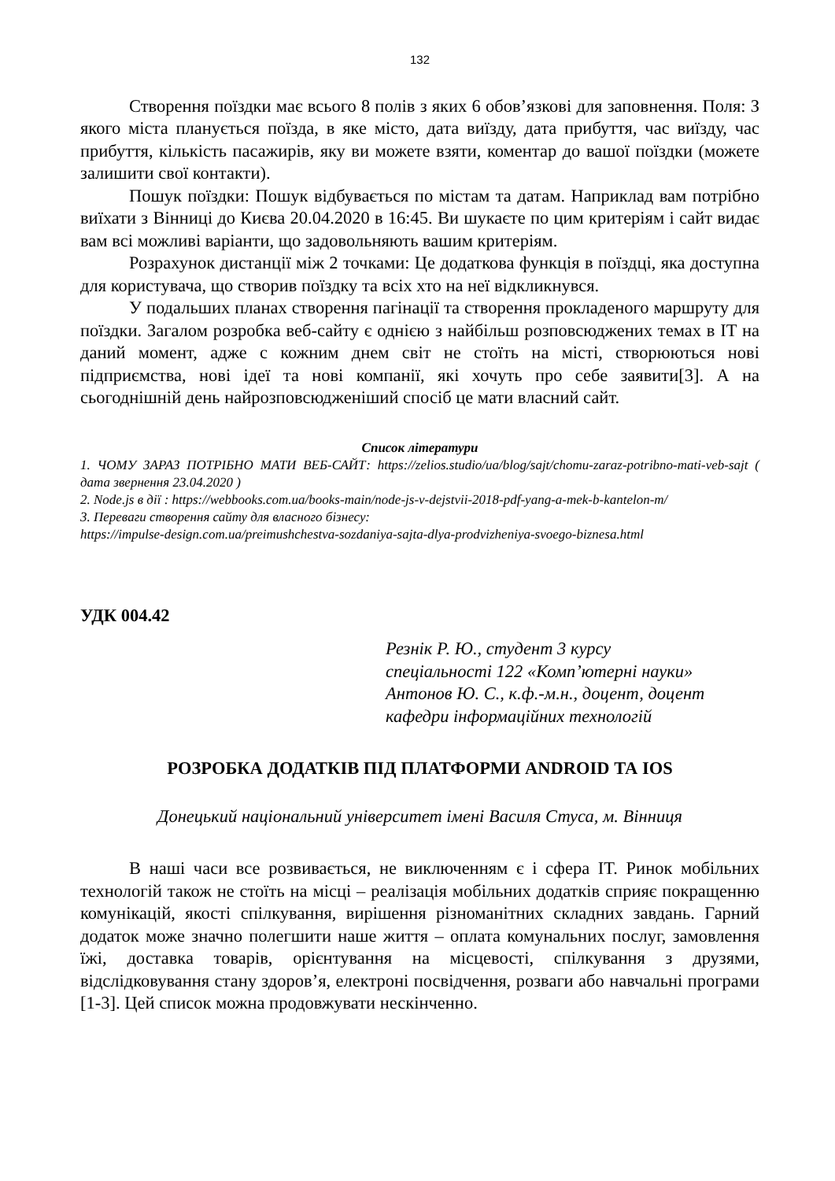132
Створення поїздки має всього 8 полів з яких 6 обов’язкові для заповнення. Поля: З якого міста планується поїзда, в яке місто, дата виїзду, дата прибуття, час виїзду, час прибуття, кількість пасажирів, яку ви можете взяти, коментар до вашої поїздки (можете залишити свої контакти).
Пошук поїздки: Пошук відбувається по містам та датам. Наприклад вам потрібно виїхати з Вінниці до Києва 20.04.2020 в 16:45. Ви шукаєте по цим критеріям і сайт видає вам всі можливі варіанти, що задовольняють вашим критеріям.
Розрахунок дистанції між 2 точками: Це додаткова функція в поїздці, яка доступна для користувача, що створив поїздку та всіх хто на неї відкликнувся.
У подальших планах створення пагінації та створення прокладеного маршруту для поїздки. Загалом розробка веб-сайту є однією з найбільш розповсюджених темах в IT на даний момент, адже с кожним днем світ не стоїть на місті, створюються нові підприємства, нові ідеї та нові компанії, які хочуть про себе заявити[3]. А на сьогоднішній день найрозповсюдженіший спосіб це мати власний сайт.
Список літератури
1. ЧОМУ ЗАРАЗ ПОТРІБНО МАТИ ВЕБ-САЙТ: https://zelios.studio/ua/blog/sajt/chomu-zaraz-potribno-mati-veb-sajt ( дата звернення 23.04.2020 )
2. Node.js в дії : https://webbooks.com.ua/books-main/node-js-v-dejstvii-2018-pdf-yang-a-mek-b-kantelon-m/
3. Переваги створення сайту для власного бізнесу:
https://impulse-design.com.ua/preimushchestva-sozdaniya-sajta-dlya-prodvizheniya-svoego-biznesa.html
УДК 004.42
Резнік Р. Ю., студент 3 курсу
спеціальності 122 «Комп’ютерні науки»
Антонов Ю. С., к.ф.-м.н., доцент, доцент
кафедри інформаційних технологій
РОЗРОБКА ДОДАТКІВ ПІД ПЛАТФОРМИ ANDROID ТА IOS
Донецький національний університет імені Василя Стуса, м. Вінниця
В наші часи все розвивається, не виключенням є і сфера IT. Ринок мобільних технологій також не стоїть на місці – реалізація мобільних додатків сприяє покращенню комунікацій, якості спілкування, вирішення різноманітних складних завдань. Гарний додаток може значно полегшити наше життя – оплата комунальних послуг, замовлення їжі, доставка товарів, орієнтування на місцевості, спілкування з друзями, відслідковування стану здоров’я, електроні посвідчення, розваги або навчальні програми [1-3]. Цей список можна продовжувати нескінченно.